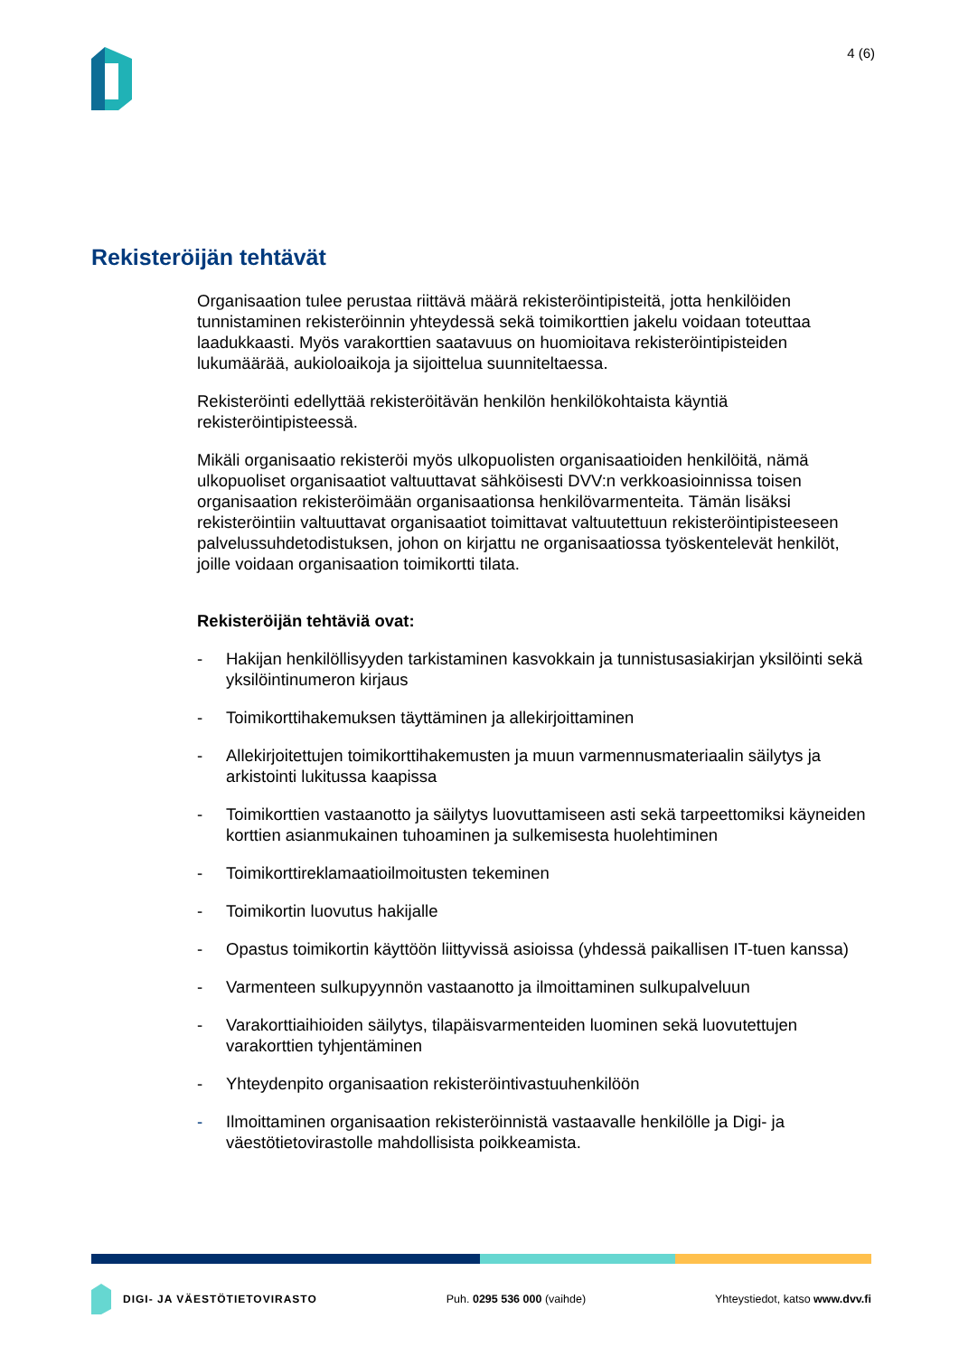4 (6)
Rekisteröijän tehtävät
Organisaation tulee perustaa riittävä määrä rekisteröintipisteitä, jotta henkilöiden tunnistaminen rekisteröinnin yhteydessä sekä toimikorttien jakelu voidaan toteuttaa laadukkaasti. Myös varakorttien saatavuus on huomioitava rekisteröintipisteiden lukumäärää, aukioloaikoja ja sijoittelua suunniteltaessa.
Rekisteröinti edellyttää rekisteröitävän henkilön henkilökohtaista käyntiä rekisteröintipisteessä.
Mikäli organisaatio rekisteröi myös ulkopuolisten organisaatioiden henkilöitä, nämä ulkopuoliset organisaatiot valtuuttavat sähköisesti DVV:n verkkoasioinnissa toisen organisaation rekisteröimään organisaationsa henkilövarmenteita. Tämän lisäksi rekisteröintiin valtuuttavat organisaatiot toimittavat valtuutettuun rekisteröintipisteeseen palvelussuhdetodistuksen, johon on kirjattu ne organisaatiossa työskentelevät henkilöt, joille voidaan organisaation toimikortti tilata.
Rekisteröijän tehtäviä ovat:
- Hakijan henkilöllisyyden tarkistaminen kasvokkain ja tunnistusasiakirjan yksilöinti sekä yksilöintinumeron kirjaus
- Toimikorttihakemuksen täyttäminen ja allekirjoittaminen
- Allekirjoitettujen toimikorttihakemusten ja muun varmennusmateriaalin säilytys ja arkistointi lukitussa kaapissa
- Toimikorttien vastaanotto ja säilytys luovuttamiseen asti sekä tarpeettomiksi käyneiden korttien asianmukainen tuhoaminen ja sulkemisesta huolehtiminen
- Toimikorttireklamaatioilmoitusten tekeminen
- Toimikortin luovutus hakijalle
- Opastus toimikortin käyttöön liittyvissä asioissa (yhdessä paikallisen IT-tuen kanssa)
- Varmenteen sulkupyynnön vastaanotto ja ilmoittaminen sulkupalveluun
- Varakorttiaihioiden säilytys, tilapäisvarmenteiden luominen sekä luovutettujen varakorttien tyhjentäminen
- Yhteydenpito organisaation rekisteröintivastuuhenkilöön
- Ilmoittaminen organisaation rekisteröinnistä vastaavalle henkilölle ja Digi- ja väestötietovirastolle mahdollisista poikkeamista.
DIGI- JA VÄESTÖTIETOVIRASTO Puh. 0295 536 000 (vaihde) Yhteystiedot, katso www.dvv.fi